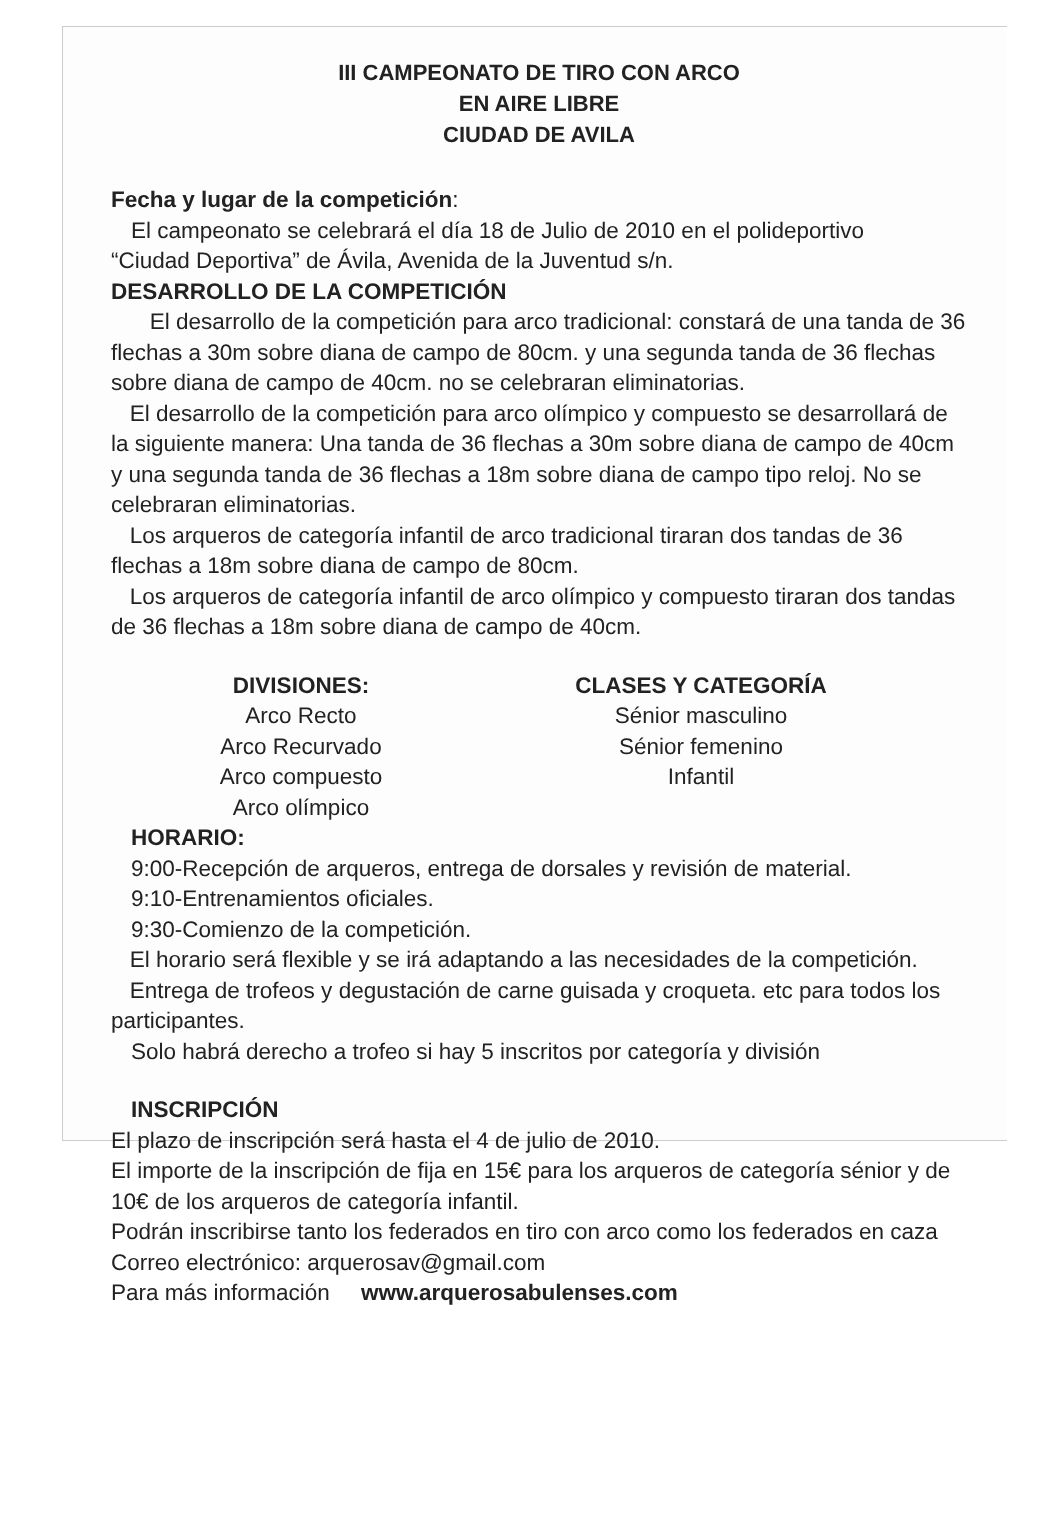III CAMPEONATO DE TIRO CON ARCO
EN AIRE LIBRE
CIUDAD DE AVILA
Fecha y lugar de la competición:
El campeonato se celebrará el día 18 de Julio de 2010 en el polideportivo
“Ciudad Deportiva” de Ávila, Avenida de la Juventud s/n.
DESARROLLO DE LA COMPETICIÓN
El desarrollo de la competición para arco tradicional: constará de una tanda de 36 flechas a 30m sobre diana de campo de 80cm. y una segunda tanda de 36 flechas sobre diana de campo de 40cm. no se celebraran eliminatorias.
El desarrollo de la competición para arco olímpico y compuesto se desarrollará de la siguiente manera: Una tanda de 36 flechas a 30m sobre diana de campo de 40cm y una segunda tanda de 36 flechas a 18m sobre diana de campo tipo reloj. No se celebraran eliminatorias.
Los arqueros de categoría infantil de arco tradicional tiraran dos tandas de 36 flechas a 18m sobre diana de campo de 80cm.
Los arqueros de categoría infantil de arco olímpico y compuesto tiraran dos tandas de 36 flechas a 18m sobre diana de campo de 40cm.
DIVISIONES:
Arco Recto
Arco Recurvado
Arco compuesto
Arco olímpico
CLASES Y CATEGORÍA
Sénior masculino
Sénior femenino
Infantil
HORARIO:
9:00-Recepción de arqueros, entrega de dorsales y revisión de material.
9:10-Entrenamientos oficiales.
9:30-Comienzo de la competición.
El horario será flexible y se irá adaptando a las necesidades de la competición.
Entrega de trofeos y degustación de carne guisada y croqueta. etc para todos los participantes.
Solo habrá derecho a trofeo si hay 5 inscritos por categoría y división
INSCRIPCIÓN
El plazo de inscripción será hasta el 4 de julio de 2010.
El importe de la inscripción de fija en 15€ para los arqueros de categoría sénior y de 10€ de los arqueros de categoría infantil.
Podrán inscribirse tanto los federados en tiro con arco como los federados en caza
Correo electrónico: arquerosav@gmail.com
Para más información www.arquerosabulenses.com